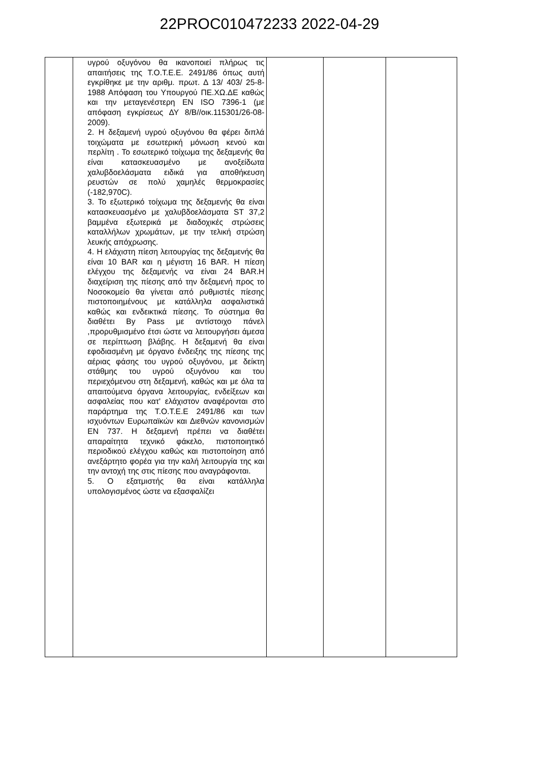22PROC010472233 2022-04-29
| | υγρού οξυγόνου θα ικανοποιεί πλήρως τις απαιτήσεις της Τ.Ο.Τ.Ε.Ε. 2491/86 όπως αυτή εγκρίθηκε με την αριθμ. πρωτ. Δ 13/ 403/ 25-8-1988 Απόφαση του Υπουργού ΠΕ.ΧΩ.ΔΕ καθώς και την μεταγενέστερη EN ISO 7396-1 (με απόφαση εγκρίσεως ΔΥ 8/Β//οικ.115301/26-08-2009). 2. Η δεξαμενή υγρού οξυγόνου θα φέρει διπλά τοιχώματα με εσωτερική μόνωση κενού και περλίτη . Το εσωτερικό τοίχωμα της δεξαμενής θα είναι κατασκευασμένο με ανοξείδωτα χαλυβδοελάσματα ειδικά για αποθήκευση ρευστών σε πολύ χαμηλές θερμοκρασίες (-182,970C). 3. Το εξωτερικό τοίχωμα της δεξαμενής θα είναι κατασκευασμένο με χαλυβδοελάσματα ST 37,2 βαμμένα εξωτερικά με διαδοχικές στρώσεις καταλλήλων χρωμάτων, με την τελική στρώση λευκής απόχρωσης. 4. Η ελάχιστη πίεση λειτουργίας της δεξαμενής θα είναι 10 BAR και η μέγιστη 16 BAR. Η πίεση ελέγχου της δεξαμενής να είναι 24 BAR.Η διαχείριση της πίεσης από την δεξαμενή προς το Νοσοκομείο θα γίνεται από ρυθμιστές πίεσης πιστοποιημένους με κατάλληλα ασφαλιστικά καθώς και ενδεικτικά πίεσης. Το σύστημα θα διαθέτει By Pass με αντίστοιχο πάνελ ,προρυθμισμένο έτσι ώστε να λειτουργήσει άμεσα σε περίπτωση βλάβης. Η δεξαμενή θα είναι εφοδιασμένη με όργανο ένδειξης της πίεσης της αέριας φάσης του υγρού οξυγόνου, με δείκτη στάθμης του υγρού οξυγόνου και του περιεχόμενου στη δεξαμενή, καθώς και με όλα τα απαιτούμενα όργανα λειτουργίας, ενδείξεων και ασφαλείας που κατ' ελάχιστον αναφέρονται στο παράρτημα της Τ.Ο.Τ.Ε.Ε 2491/86 και των ισχυόντων Ευρωπαϊκών και Διεθνών κανονισμών EN 737. Η δεξαμενή πρέπει να διαθέτει απαραίτητα τεχνικό φάκελο, πιστοποιητικό περιοδικού ελέγχου καθώς και πιστοποίηση από ανεξάρτητο φορέα για την καλή λειτουργία της και την αντοχή της στις πίεσης που αναγράφονται. 5. Ο εξατμιστής θα είναι κατάλληλα υπολογισμένος ώστε να εξασφαλίζει | | | |